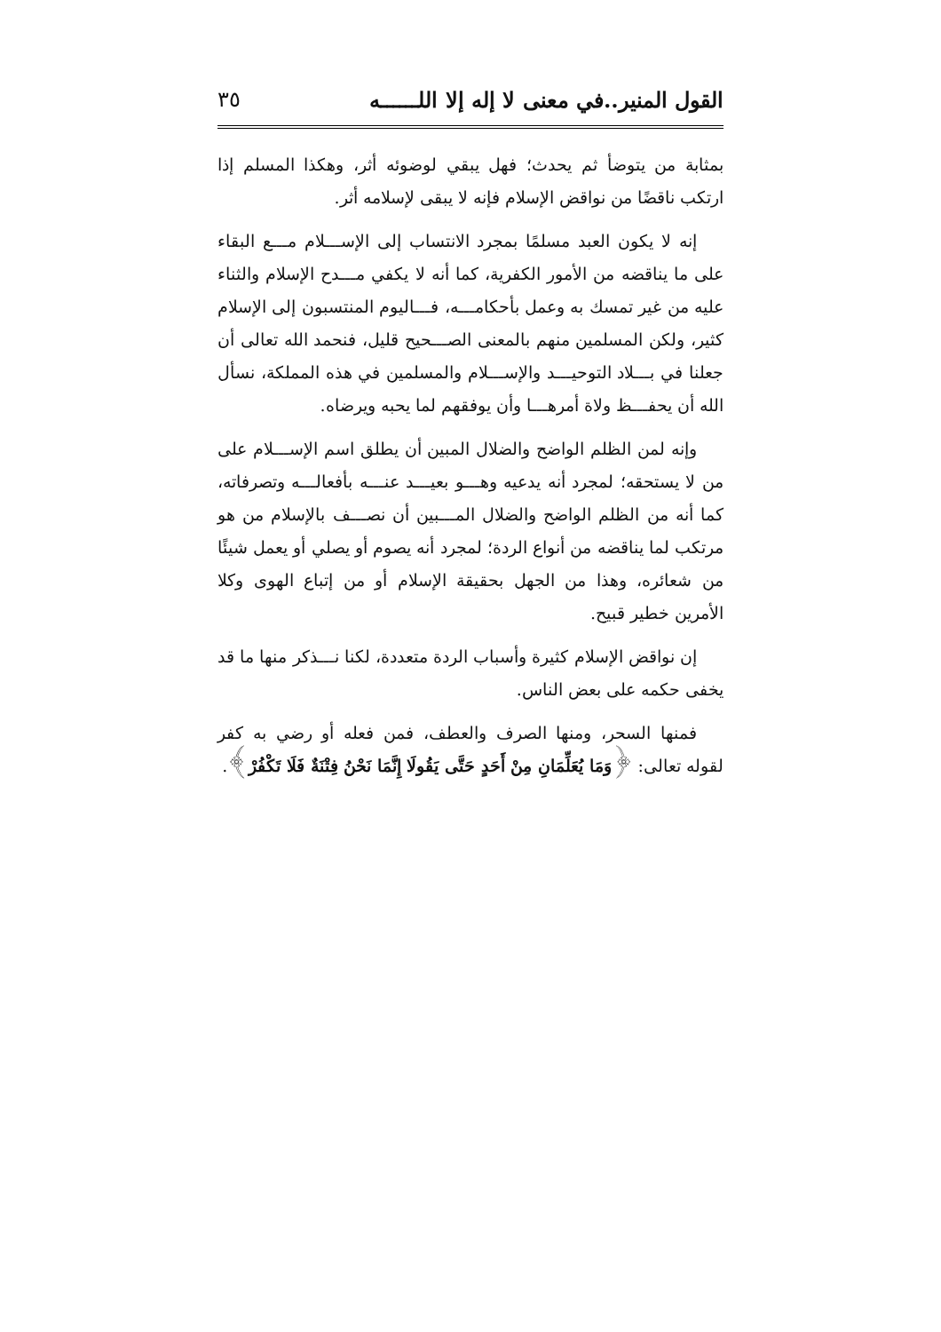القول المنير..في معنى لا إله إلا اللــــــه ٣٥
بمثابة من يتوضأ ثم يحدث؛ فهل يبقي لوضوئه أثر، وهكذا المسلم إذا ارتكب ناقضًا من نواقض الإسلام فإنه لا يبقى لإسلامه أثر.
إنه لا يكون العبد مسلمًا بمجرد الانتساب إلى الإســـلام مـــع البقاء على ما يناقضه من الأمور الكفرية، كما أنه لا يكفي مـــدح الإسلام والثناء عليه من غير تمسك به وعمل بأحكامـــه، فـــاليوم المنتسبون إلى الإسلام كثير، ولكن المسلمين منهم بالمعنى الصـــحيح قليل، فنحمد الله تعالى أن جعلنا في بـــلاد التوحيـــد والإســـلام والمسلمين في هذه المملكة، نسأل الله أن يحفـــظ ولاة أمرهـــا وأن يوفقهم لما يحبه ويرضاه.
وإنه لمن الظلم الواضح والضلال المبين أن يطلق اسم الإســـلام على من لا يستحقه؛ لمجرد أنه يدعيه وهـــو بعيـــد عنـــه بأفعالـــه وتصرفاته، كما أنه من الظلم الواضح والضلال المـــبين أن نصـــف بالإسلام من هو مرتكب لما يناقضه من أنواع الردة؛ لمجرد أنه يصوم أو يصلي أو يعمل شيئًا من شعائره، وهذا من الجهل بحقيقة الإسلام أو من إتباع الهوى وكلا الأمرين خطير قبيح.
إن نواقض الإسلام كثيرة وأسباب الردة متعددة، لكنا نـــذكر منها ما قد يخفى حكمه على بعض الناس.
فمنها السحر، ومنها الصرف والعطف، فمن فعله أو رضي به كفر لقوله تعالى: ﴿وَمَا يُعَلِّمَانِ مِنْ أَحَدٍ حَتَّى يَقُولَا إِنَّمَا نَحْنُ فِتْنَةٌ فَلَا تَكْفُرْ﴾.